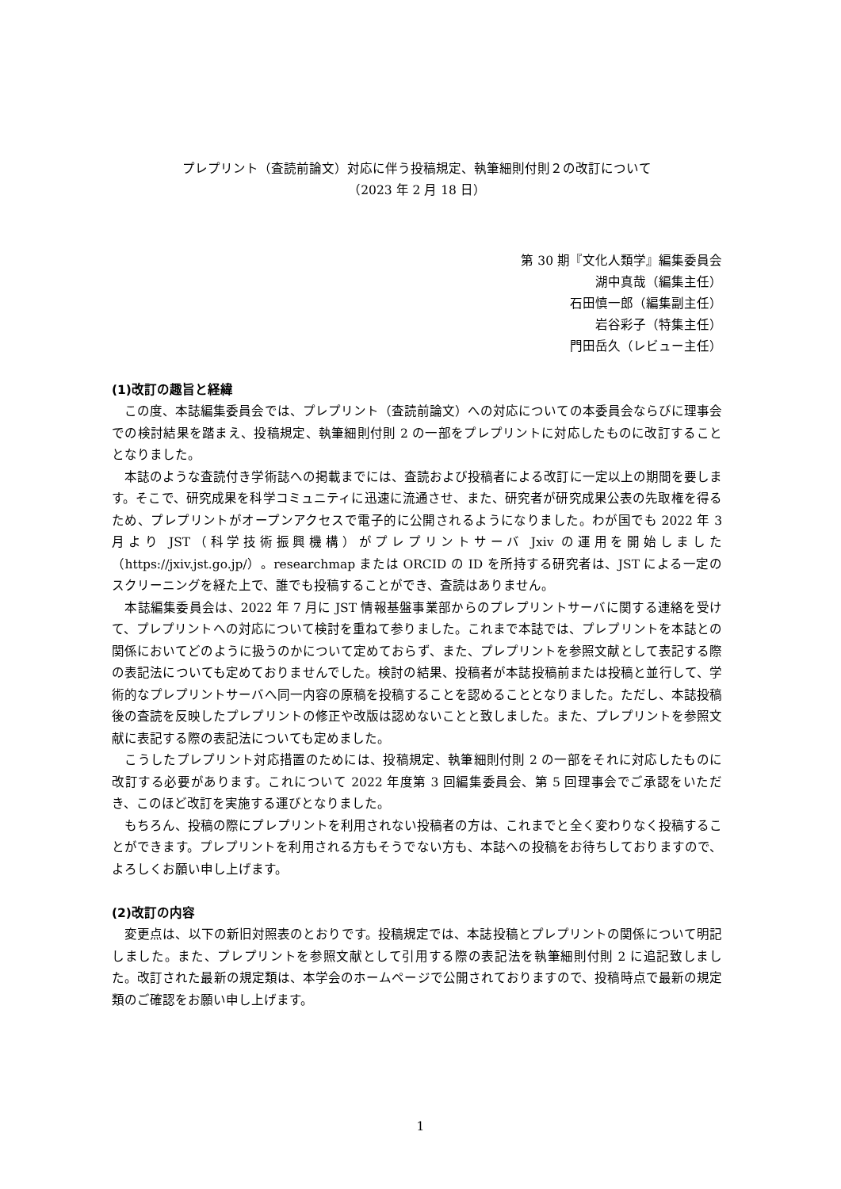プレプリント（査読前論文）対応に伴う投稿規定、執筆細則付則２の改訂について
（2023 年 2 月 18 日）
第 30 期『文化人類学』編集委員会
湖中真哉（編集主任）
石田慎一郎（編集副主任）
岩谷彩子（特集主任）
門田岳久（レビュー主任）
(1)改訂の趣旨と経緯
　この度、本誌編集委員会では、プレプリント（査読前論文）への対応についての本委員会ならびに理事会での検討結果を踏まえ、投稿規定、執筆細則付則 2 の一部をプレプリントに対応したものに改訂することとなりました。
　本誌のような査読付き学術誌への掲載までには、査読および投稿者による改訂に一定以上の期間を要します。そこで、研究成果を科学コミュニティに迅速に流通させ、また、研究者が研究成果公表の先取権を得るため、プレプリントがオープンアクセスで電子的に公開されるようになりました。わが国でも 2022 年 3 月より JST（科学技術振興機構）がプレプリントサーバ Jxiv の運用を開始しました（https://jxiv.jst.go.jp/）。researchmap または ORCID の ID を所持する研究者は、JST による一定のスクリーニングを経た上で、誰でも投稿することができ、査読はありません。
　本誌編集委員会は、2022 年 7 月に JST 情報基盤事業部からのプレプリントサーバに関する連絡を受けて、プレプリントへの対応について検討を重ねて参りました。これまで本誌では、プレプリントを本誌との関係においてどのように扱うのかについて定めておらず、また、プレプリントを参照文献として表記する際の表記法についても定めておりませんでした。検討の結果、投稿者が本誌投稿前または投稿と並行して、学術的なプレプリントサーバへ同一内容の原稿を投稿することを認めることとなりました。ただし、本誌投稿後の査読を反映したプレプリントの修正や改版は認めないことと致しました。また、プレプリントを参照文献に表記する際の表記法についても定めました。
　こうしたプレプリント対応措置のためには、投稿規定、執筆細則付則 2 の一部をそれに対応したものに改訂する必要があります。これについて 2022 年度第 3 回編集委員会、第 5 回理事会でご承認をいただき、このほど改訂を実施する運びとなりました。
　もちろん、投稿の際にプレプリントを利用されない投稿者の方は、これまでと全く変わりなく投稿することができます。プレプリントを利用される方もそうでない方も、本誌への投稿をお待ちしておりますので、よろしくお願い申し上げます。
(2)改訂の内容
　変更点は、以下の新旧対照表のとおりです。投稿規定では、本誌投稿とプレプリントの関係について明記しました。また、プレプリントを参照文献として引用する際の表記法を執筆細則付則 2 に追記致しました。改訂された最新の規定類は、本学会のホームページで公開されておりますので、投稿時点で最新の規定類のご確認をお願い申し上げます。
1